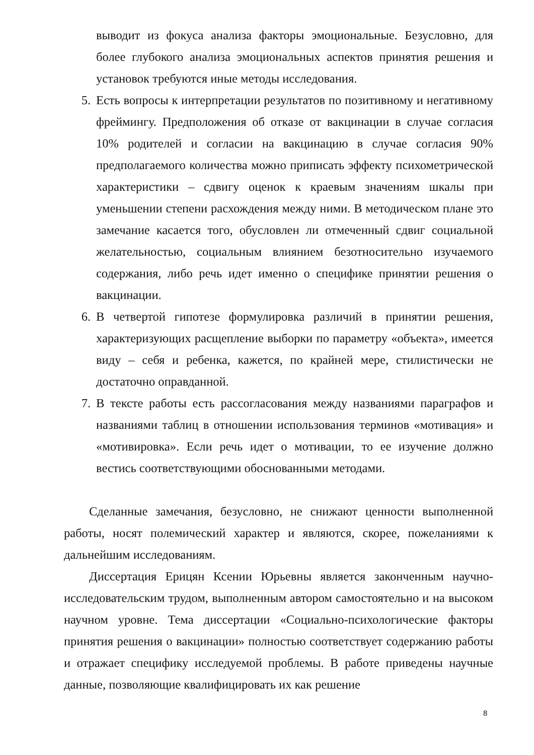выводит из фокуса анализа факторы эмоциональные. Безусловно, для более глубокого анализа эмоциональных аспектов принятия решения и установок требуются иные методы исследования.
5. Есть вопросы к интерпретации результатов по позитивному и негативному фреймингу. Предположения об отказе от вакцинации в случае согласия 10% родителей и согласии на вакцинацию в случае согласия 90% предполагаемого количества можно приписать эффекту психометрической характеристики – сдвигу оценок к краевым значениям шкалы при уменьшении степени расхождения между ними. В методическом плане это замечание касается того, обусловлен ли отмеченный сдвиг социальной желательностью, социальным влиянием безотносительно изучаемого содержания, либо речь идет именно о специфике принятии решения о вакцинации.
6. В четвертой гипотезе формулировка различий в принятии решения, характеризующих расщепление выборки по параметру «объекта», имеется виду – себя и ребенка, кажется, по крайней мере, стилистически не достаточно оправданной.
7. В тексте работы есть рассогласования между названиями параграфов и названиями таблиц в отношении использования терминов «мотивация» и «мотивировка». Если речь идет о мотивации, то ее изучение должно вестись соответствующими обоснованными методами.
Сделанные замечания, безусловно, не снижают ценности выполненной работы, носят полемический характер и являются, скорее, пожеланиями к дальнейшим исследованиям.
Диссертация Ерицян Ксении Юрьевны является законченным научно-исследовательским трудом, выполненным автором самостоятельно и на высоком научном уровне. Тема диссертации «Социально-психологические факторы принятия решения о вакцинации» полностью соответствует содержанию работы и отражает специфику исследуемой проблемы. В работе приведены научные данные, позволяющие квалифицировать их как решение
8